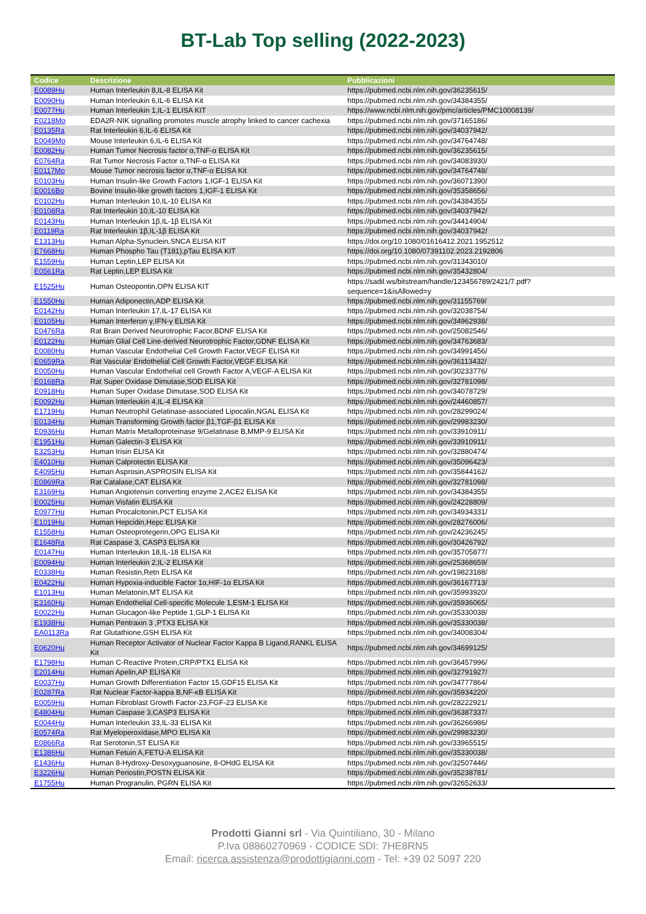BT-Lab Top selling (2022-2023)
| Codice | Descrizione | Pubblicazioni |
| --- | --- | --- |
| E0089Hu | Human Interleukin 8,IL-8 ELISA Kit | https://pubmed.ncbi.nlm.nih.gov/36235615/ |
| E0090Hu | Human Interleukin 6,IL-6 ELISA Kit | https://pubmed.ncbi.nlm.nih.gov/34384355/ |
| E0077Hu | Human Interleukin 1,IL-1 ELISA KIT | https://www.ncbi.nlm.nih.gov/pmc/articles/PMC10008139/ |
| E0218Mo | EDA2R-NIK signalling promotes muscle atrophy linked to cancer cachexia | https://pubmed.ncbi.nlm.nih.gov/37165186/ |
| E0135Ra | Rat Interleukin 6,IL-6 ELISA Kit | https://pubmed.ncbi.nlm.nih.gov/34037942/ |
| E0049Mo | Mouse Interleukin 6,IL-6 ELISA Kit | https://pubmed.ncbi.nlm.nih.gov/34764748/ |
| E0082Hu | Human Tumor Necrosis factor α,TNF-α ELISA Kit | https://pubmed.ncbi.nlm.nih.gov/36235615/ |
| E0764Ra | Rat Tumor Necrosis Factor α,TNF-α ELISA Kit | https://pubmed.ncbi.nlm.nih.gov/34083930/ |
| E0117Mo | Mouse Tumor necrosis factor α,TNF-α ELISA Kit | https://pubmed.ncbi.nlm.nih.gov/34764748/ |
| E0103Hu | Human Insulin-like Growth Factors 1,IGF-1 ELISA Kit | https://pubmed.ncbi.nlm.nih.gov/36071390/ |
| E0016Bo | Bovine Insulin-like growth factors 1,IGF-1 ELISA Kit | https://pubmed.ncbi.nlm.nih.gov/35358656/ |
| E0102Hu | Human Interleukin 10,IL-10 ELISA Kit | https://pubmed.ncbi.nlm.nih.gov/34384355/ |
| E0108Ra | Rat Interleukin 10,IL-10 ELISA Kit | https://pubmed.ncbi.nlm.nih.gov/34037942/ |
| E0143Hu | Human Interleukin 1β,IL-1β ELISA Kit | https://pubmed.ncbi.nlm.nih.gov/34414904/ |
| E0119Ra | Rat Interleukin 1β,IL-1β ELISA Kit | https://pubmed.ncbi.nlm.nih.gov/34037942/ |
| E1313Hu | Human Alpha-Synuclein,SNCA ELISA KIT | https://doi.org/10.1080/01616412.2021.1952512 |
| E7668Hu | Human Phospho Tau (T181),pTau ELISA KIT | https://doi.org/10.1080/07391102.2023.2192806 |
| E1559Hu | Human Leptin,LEP ELISA Kit | https://pubmed.ncbi.nlm.nih.gov/31343010/ |
| E0561Ra | Rat Leptin,LEP ELISA Kit | https://pubmed.ncbi.nlm.nih.gov/35432804/ |
| E1525Hu | Human Osteopontin,OPN ELISA KIT | https://sadil.ws/bitstream/handle/123456789/2421/7.pdf?sequence=1&isAllowed=y |
| E1550Hu | Human Adiponectin,ADP ELISA Kit | https://pubmed.ncbi.nlm.nih.gov/31155769/ |
| E0142Hu | Human Interleukin 17,IL-17 ELISA Kit | https://pubmed.ncbi.nlm.nih.gov/32038754/ |
| E0105Hu | Human Interferon γ,IFN-γ ELISA Kit | https://pubmed.ncbi.nlm.nih.gov/34962938/ |
| E0476Ra | Rat Brain Derived Neurotrophic Facor,BDNF ELISA Kit | https://pubmed.ncbi.nlm.nih.gov/25082546/ |
| E0122Hu | Human Glial Cell Line-derived Neurotrophic Factor,GDNF ELISA Kit | https://pubmed.ncbi.nlm.nih.gov/34763683/ |
| E0080Hu | Human Vascular Endothelial Cell Growth Factor,VEGF ELISA Kit | https://pubmed.ncbi.nlm.nih.gov/34991456/ |
| E0659Ra | Rat Vascular Endothelial Cell Growth Factor,VEGF ELISA Kit | https://pubmed.ncbi.nlm.nih.gov/36113432/ |
| E0050Hu | Human Vascular Endothelial cell Growth Factor A,VEGF-A ELISA Kit | https://pubmed.ncbi.nlm.nih.gov/30233776/ |
| E0168Ra | Rat Super Oxidase Dimutase,SOD ELISA Kit | https://pubmed.ncbi.nlm.nih.gov/32781098/ |
| E0918Hu | Human Super Oxidase Dimutase,SOD ELISA Kit | https://pubmed.ncbi.nlm.nih.gov/34078729/ |
| E0092Hu | Human Interleukin 4,IL-4 ELISA Kit | https://pubmed.ncbi.nlm.nih.gov/24460857/ |
| E1719Hu | Human Neutrophil Gelatinase-associated Lipocalin,NGAL ELISA Kit | https://pubmed.ncbi.nlm.nih.gov/28299024/ |
| E0134Hu | Human Transforming Growth factor β1,TGF-β1 ELISA Kit | https://pubmed.ncbi.nlm.nih.gov/29983230/ |
| E0936Hu | Human Matrix Metalloproteinase 9/Gelatinase B,MMP-9 ELISA Kit | https://pubmed.ncbi.nlm.nih.gov/33910911/ |
| E1951Hu | Human Galectin-3 ELISA Kit | https://pubmed.ncbi.nlm.nih.gov/33910911/ |
| E3253Hu | Human Irisin ELISA Kit | https://pubmed.ncbi.nlm.nih.gov/32880474/ |
| E4010Hu | Human Calprotectin ELISA Kit | https://pubmed.ncbi.nlm.nih.gov/35096423/ |
| E4095Hu | Human Asprosin,ASPROSIN ELISA Kit | https://pubmed.ncbi.nlm.nih.gov/35844162/ |
| E0869Ra | Rat Catalase,CAT ELISA Kit | https://pubmed.ncbi.nlm.nih.gov/32781098/ |
| E3169Hu | Human Angiotensin converting enzyme 2,ACE2 ELISA Kit | https://pubmed.ncbi.nlm.nih.gov/34384355/ |
| E0025Hu | Human Visfatin ELISA Kit | https://pubmed.ncbi.nlm.nih.gov/24228809/ |
| E0977Hu | Human Procalcitonin,PCT ELISA Kit | https://pubmed.ncbi.nlm.nih.gov/34934331/ |
| E1019Hu | Human Hepcidin,Hepc ELISA Kit | https://pubmed.ncbi.nlm.nih.gov/28276006/ |
| E1558Hu | Human Osteoprotegerin,OPG ELISA Kit | https://pubmed.ncbi.nlm.nih.gov/24236245/ |
| E1648Ra | Rat Caspase 3, CASP3 ELISA Kit | https://pubmed.ncbi.nlm.nih.gov/30426792/ |
| E0147Hu | Human Interleukin 18,IL-18 ELISA Kit | https://pubmed.ncbi.nlm.nih.gov/35705877/ |
| E0094Hu | Human Interleukin 2,IL-2 ELISA Kit | https://pubmed.ncbi.nlm.nih.gov/25368659/ |
| E0338Hu | Human Resistin,Retn ELISA Kit | https://pubmed.ncbi.nlm.nih.gov/19823188/ |
| E0422Hu | Human Hypoxia-inducible Factor 1α,HIF-1α ELISA Kit | https://pubmed.ncbi.nlm.nih.gov/36167713/ |
| E1013Hu | Human Melatonin,MT ELISA Kit | https://pubmed.ncbi.nlm.nih.gov/35993920/ |
| E3160Hu | Human Endothelial Cell-specific Molecule 1,ESM-1 ELISA Kit | https://pubmed.ncbi.nlm.nih.gov/35936065/ |
| E0022Hu | Human Glucagon-like Peptide 1,GLP-1 ELISA Kit | https://pubmed.ncbi.nlm.nih.gov/35330038/ |
| E1938Hu | Human Pentraxin 3 ,PTX3 ELISA Kit | https://pubmed.ncbi.nlm.nih.gov/35330038/ |
| EA0113Ra | Rat Glutathione,GSH ELISA Kit | https://pubmed.ncbi.nlm.nih.gov/34008304/ |
| E0620Hu | Human Receptor Activator of Nuclear Factor Kappa B Ligand,RANKL ELISA Kit | https://pubmed.ncbi.nlm.nih.gov/34699125/ |
| E1798Hu | Human C-Reactive Protein,CRP/PTX1 ELISA Kit | https://pubmed.ncbi.nlm.nih.gov/36457996/ |
| E2014Hu | Human Apelin,AP ELISA Kit | https://pubmed.ncbi.nlm.nih.gov/32791927/ |
| E0037Hu | Human Growth Differentiation Factor 15,GDF15 ELISA Kit | https://pubmed.ncbi.nlm.nih.gov/34777864/ |
| E0287Ra | Rat Nuclear Factor-kappa B,NF-κB ELISA Kit | https://pubmed.ncbi.nlm.nih.gov/35934220/ |
| E0059Hu | Human Fibroblast Growth Factor-23,FGF-23 ELISA Kit | https://pubmed.ncbi.nlm.nih.gov/28222921/ |
| E4804Hu | Human Caspase 3,CASP3 ELISA Kit | https://pubmed.ncbi.nlm.nih.gov/36387337/ |
| E0044Hu | Human Interleukin 33,IL-33 ELISA Kit | https://pubmed.ncbi.nlm.nih.gov/36266986/ |
| E0574Ra | Rat Myeloperoxidase,MPO ELISA Kit | https://pubmed.ncbi.nlm.nih.gov/29983230/ |
| E0866Ra | Rat Serotonin,ST ELISA Kit | https://pubmed.ncbi.nlm.nih.gov/33965515/ |
| E1386Hu | Human Fetuin A,FETU-A ELISA Kit | https://pubmed.ncbi.nlm.nih.gov/35330038/ |
| E1436Hu | Human 8-Hydroxy-Desoxyguanosine, 8-OHdG ELISA Kit | https://pubmed.ncbi.nlm.nih.gov/32507446/ |
| E3226Hu | Human Periostin,POSTN ELISA Kit | https://pubmed.ncbi.nlm.nih.gov/35238781/ |
| E1755Hu | Human Progranulin, PGRN ELISA Kit | https://pubmed.ncbi.nlm.nih.gov/32652633/ |
Prodotti Gianni srl - Via Quintiliano, 30 - Milano
P.Iva 08860270969 - CODICE SDI: 7HE8RN5
Email: ricerca.assistenza@prodottigianni.com - Tel: +39 02 5097 220